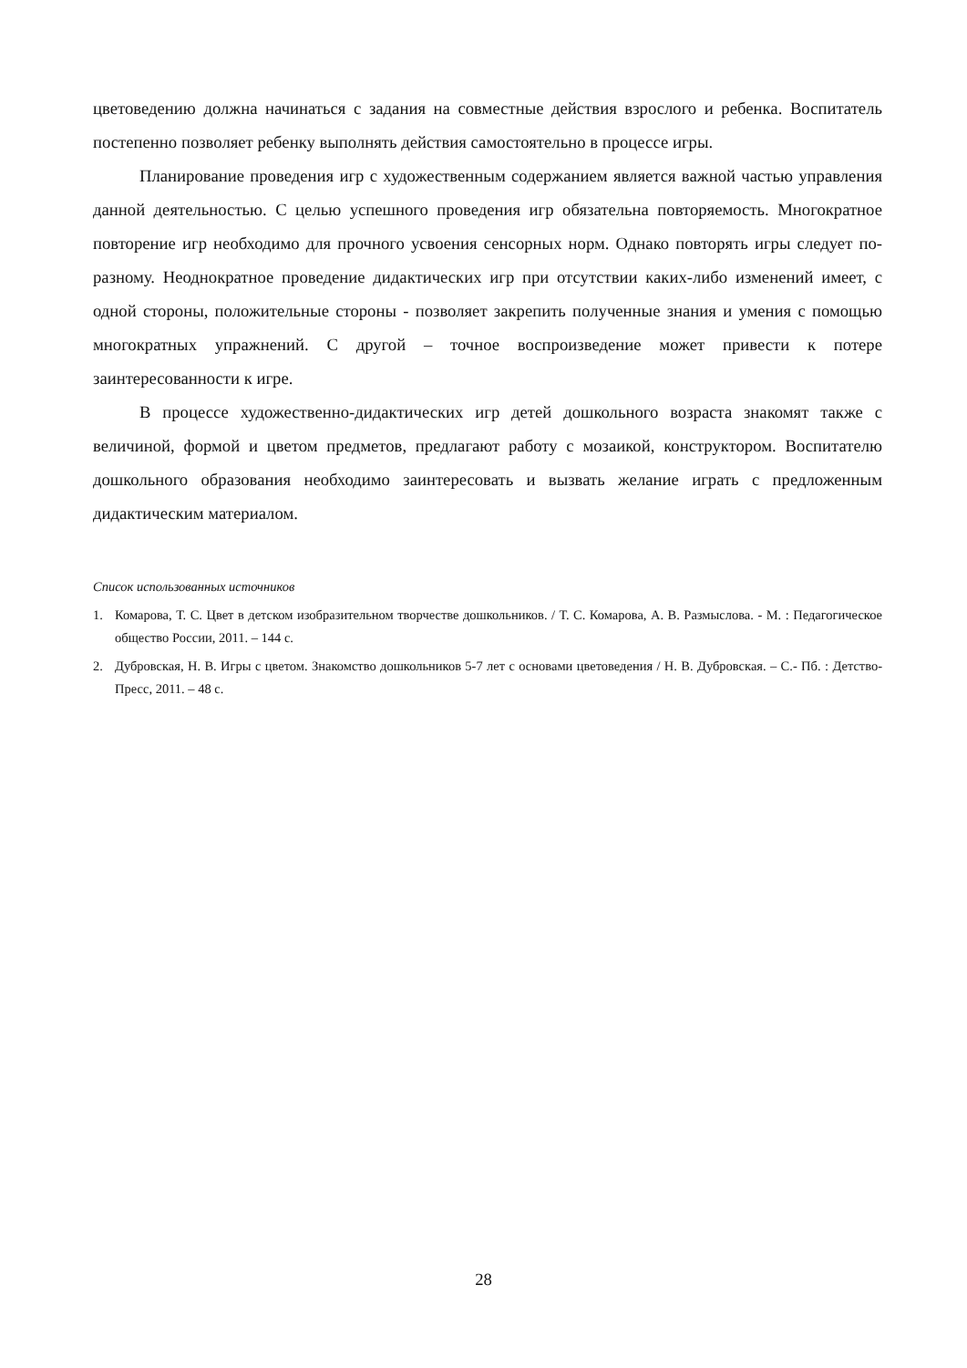цветоведению должна начинаться с задания на совместные действия взрослого и ребенка. Воспитатель постепенно позволяет ребенку выполнять действия самостоятельно в процессе игры.
Планирование проведения игр с художественным содержанием является важной частью управления данной деятельностью. С целью успешного проведения игр обязательна повторяемость. Многократное повторение игр необходимо для прочного усвоения сенсорных норм. Однако повторять игры следует по-разному. Неоднократное проведение дидактических игр при отсутствии каких-либо изменений имеет, с одной стороны, положительные стороны - позволяет закрепить полученные знания и умения с помощью многократных упражнений. С другой – точное воспроизведение может привести к потере заинтересованности к игре.
В процессе художественно-дидактических игр детей дошкольного возраста знакомят также с величиной, формой и цветом предметов, предлагают работу с мозаикой, конструктором. Воспитателю дошкольного образования необходимо заинтересовать и вызвать желание играть с предложенным дидактическим материалом.
Список использованных источников
1. Комарова, Т. С. Цвет в детском изобразительном творчестве дошкольников. / Т. С. Комарова, А. В. Размыслова. - М. : Педагогическое общество России, 2011. – 144 с.
2. Дубровская, Н. В. Игры с цветом. Знакомство дошкольников 5-7 лет с основами цветоведения / Н. В. Дубровская. – С.- Пб. : Детство-Пресс, 2011. – 48 с.
28